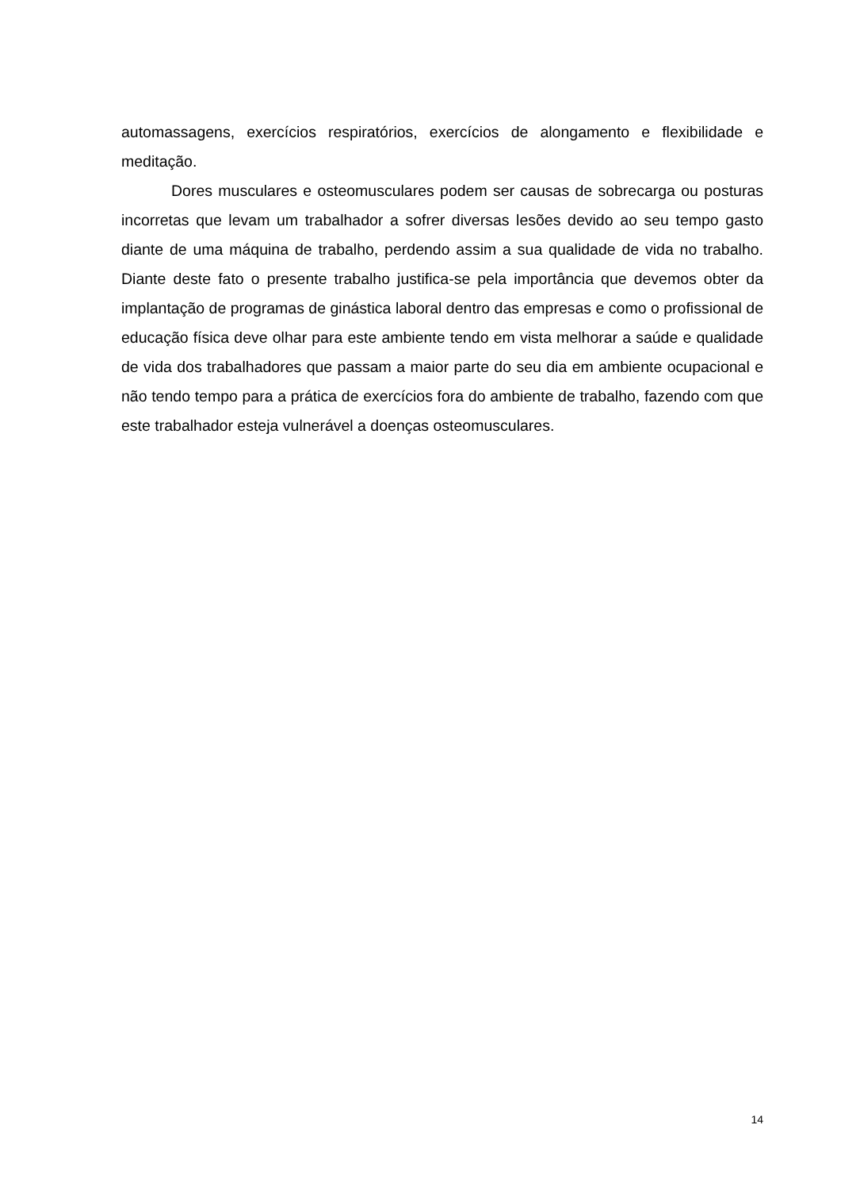automassagens, exercícios respiratórios, exercícios de alongamento e flexibilidade e meditação.
Dores musculares e osteomusculares podem ser causas de sobrecarga ou posturas incorretas que levam um trabalhador a sofrer diversas lesões devido ao seu tempo gasto diante de uma máquina de trabalho, perdendo assim a sua qualidade de vida no trabalho. Diante deste fato o presente trabalho justifica-se pela importância que devemos obter da implantação de programas de ginástica laboral dentro das empresas e como o profissional de educação física deve olhar para este ambiente tendo em vista melhorar a saúde e qualidade de vida dos trabalhadores que passam a maior parte do seu dia em ambiente ocupacional e não tendo tempo para a prática de exercícios fora do ambiente de trabalho, fazendo com que este trabalhador esteja vulnerável a doenças osteomusculares.
14